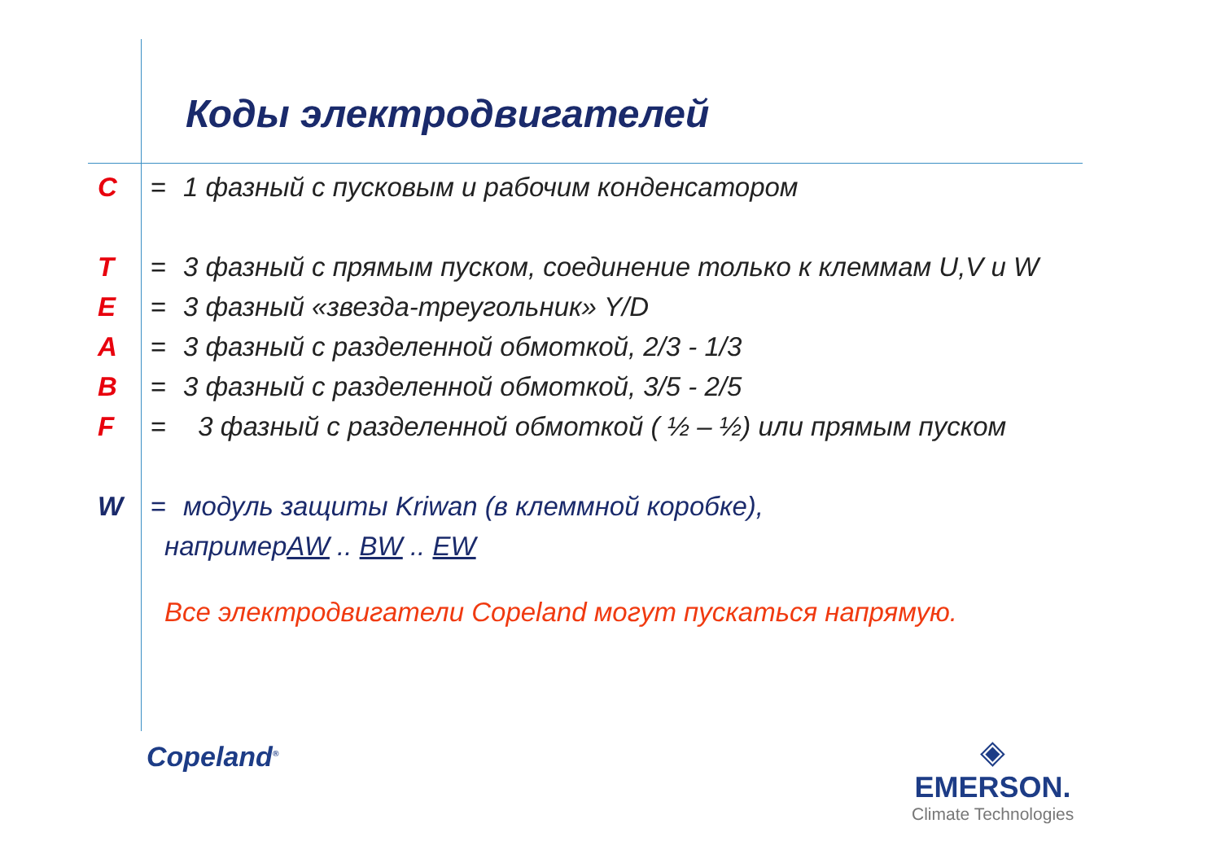Коды электродвигателей
C = 1 фазный с пусковым и рабочим конденсатором
T = 3 фазный с прямым пуском, соединение только к клеммам U,V и W
E = 3 фазный «звезда-треугольник» Y/D
A = 3 фазный с разделенной обмоткой, 2/3 - 1/3
B = 3 фазный с разделенной обмоткой, 3/5 - 2/5
F = 3 фазный с разделенной обмоткой ( ½ – ½) или прямым пуском
W = модуль защиты Kriwan (в клеммной коробке),
например AW .. BW .. EW
Все электродвигатели Copeland могут пускаться напрямую.
Copeland<sup>®</sup>
◈
EMERSON.
Climate Technologies